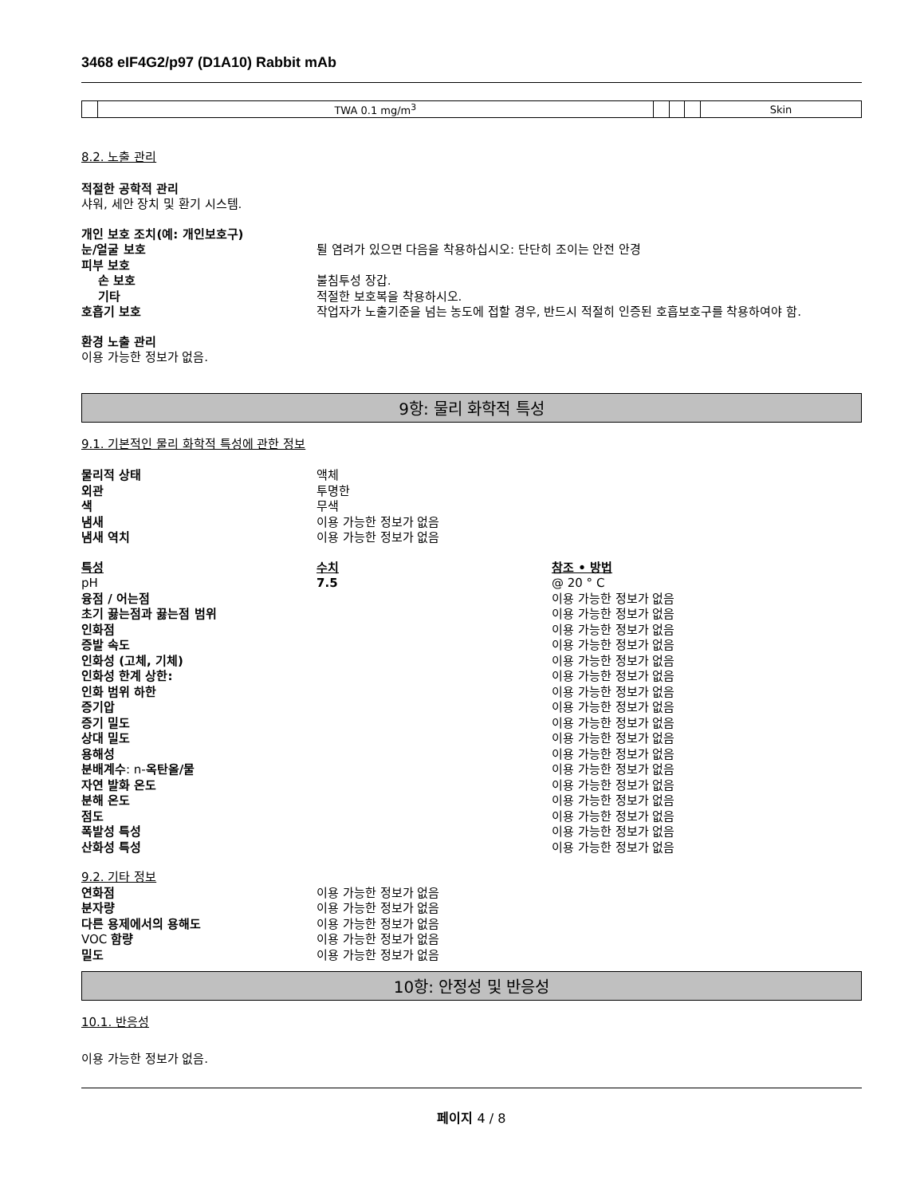3468 eIF4G2/p97 (D1A10) Rabbit mAb
| | TWA 0.1 mg/m<sup>3</sup> | | | | Skin |
8.2. 노출 관리
적절한 공학적 관리
샤워, 세안 장치 및 환기 시스템.
개인 보호 조치(예: 개인보호구)
눈/얼굴 보호 튈 염려가 있으면 다음을 착용하십시오: 단단히 조이는 안전 안경
피부 보호
손 보호 불침투성 장갑.
기타 적절한 보호복을 착용하시오.
호흡기 보호 작업자가 노출기준을 넘는 농도에 접할 경우, 반드시 적절히 인증된 호흡보호구를 착용하여야 함.
환경 노출 관리
이용 가능한 정보가 없음.
9항: 물리 화학적 특성
9.1. 기본적인 물리 화학적 특성에 관한 정보
물리적 상태 액체
외관 투명한
색 무색
냄새 이용 가능한 정보가 없음
냄새 역치 이용 가능한 정보가 없음
특성 수치 참조 • 방법
pH 7.5 @ 20 ° C
융점 / 어는점 이용 가능한 정보가 없음
초기 끓는점과 끓는점 범위 이용 가능한 정보가 없음
인화점 이용 가능한 정보가 없음
증발 속도 이용 가능한 정보가 없음
인화성 (고체, 기체) 이용 가능한 정보가 없음
인화성 한계 상한: 이용 가능한 정보가 없음
인화 범위 하한 이용 가능한 정보가 없음
증기압 이용 가능한 정보가 없음
증기 밀도 이용 가능한 정보가 없음
상대 밀도 이용 가능한 정보가 없음
용해성 이용 가능한 정보가 없음
분배계수: n-옥탄올/물 이용 가능한 정보가 없음
자연 발화 온도 이용 가능한 정보가 없음
분해 온도 이용 가능한 정보가 없음
점도 이용 가능한 정보가 없음
폭발성 특성 이용 가능한 정보가 없음
산화성 특성 이용 가능한 정보가 없음
9.2. 기타 정보
연화점 이용 가능한 정보가 없음
분자량 이용 가능한 정보가 없음
다른 용제에서의 용해도 이용 가능한 정보가 없음
VOC 함량 이용 가능한 정보가 없음
밀도 이용 가능한 정보가 없음
10항: 안정성 및 반응성
10.1. 반응성
이용 가능한 정보가 없음.
페이지 4 / 8